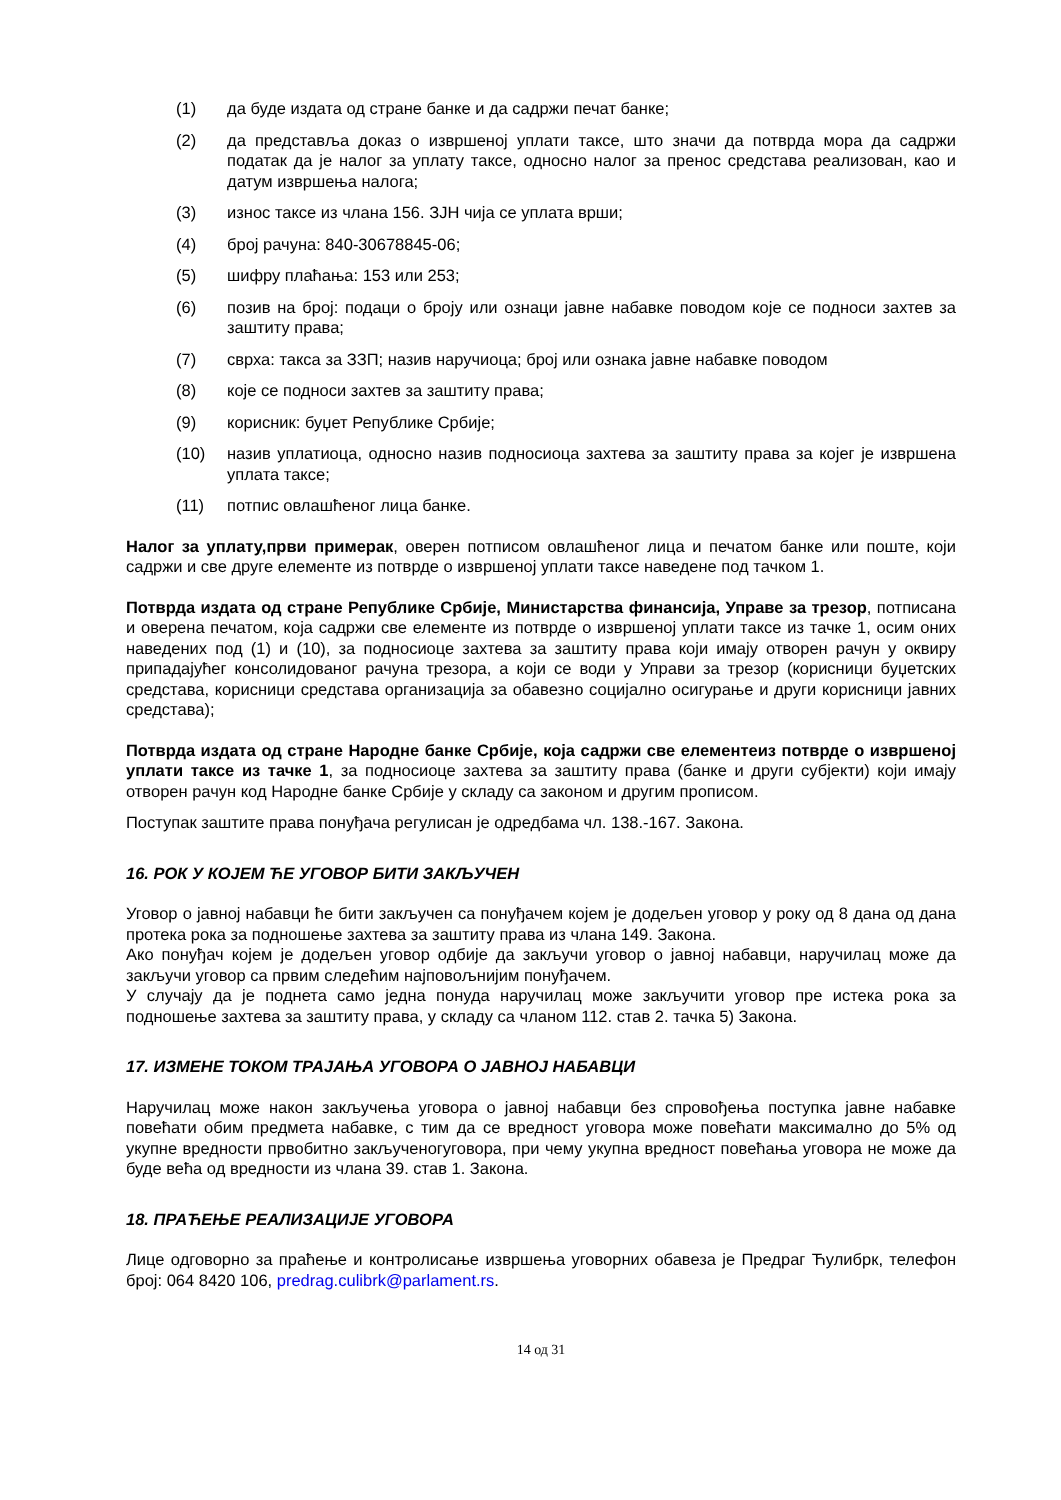(1) да буде издата од стране банке и да садржи печат банке;
(2) да представља доказ о извршеној уплати таксе, што значи да потврда мора да садржи податак да је налог за уплату таксе, односно налог за пренос средстава реализован, као и датум извршења налога;
(3) износ таксе из члана 156. ЗЈН чија се уплата врши;
(4) број рачуна: 840-30678845-06;
(5) шифру плаћања: 153 или 253;
(6) позив на број: подаци о броју или ознаци јавне набавке поводом које се подноси захтев за заштиту права;
(7) сврха: такса за ЗЗП; назив наручиоца; број или ознака јавне набавке поводом
(8) које се подноси захтев за заштиту права;
(9) корисник: буџет Републике Србије;
(10) назив уплатиоца, односно назив подносиоца захтева за заштиту права за којег је извршена уплата таксе;
(11) потпис овлашћеног лица банке.
Налог за уплату,први примерак, оверен потписом овлашћеног лица и печатом банке или поште, који садржи и све друге елементе из потврде о извршеној уплати таксе наведене под тачком 1.
Потврда издата од стране Републике Србије, Министарства финансија, Управе за трезор, потписана и оверена печатом, која садржи све елементе из потврде о извршеној уплати таксе из тачке 1, осим оних наведених под (1) и (10), за подносиоце захтева за заштиту права који имају отворен рачун у оквиру припадајућег консолидованог рачуна трезора, а који се води у Управи за трезор (корисници буџетских средстава, корисници средстава организација за обавезно социјално осигурање и други корисници јавних средстава);
Потврда издата од стране Народне банке Србије, која садржи све елементеиз потврде о извршеној уплати таксе из тачке 1, за подносиоце захтева за заштиту права (банке и други субјекти) који имају отворен рачун код Народне банке Србије у складу са законом и другим прописом.
Поступак заштите права понуђача регулисан је одредбама чл. 138.-167. Закона.
16. РОК У КОЈЕМ ЋЕ УГОВОР БИТИ ЗАКЉУЧЕН
Уговор о јавној набавци ће бити закључен са понуђачем којем је додељен уговор у року од 8 дана од дана протека рока за подношење захтева за заштиту права из члана 149. Закона.
Ако понуђач којем је додељен уговор одбије да закључи уговор о јавној набавци, наручилац може да закључи уговор са првим следећим најповољнијим понуђачем.
У случају да је поднета само једна понуда наручилац може закључити уговор пре истека рока за подношење захтева за заштиту права, у складу са чланом 112. став 2. тачка 5) Закона.
17. ИЗМЕНЕ ТОКОМ ТРАЈАЊА УГОВОРА О ЈАВНОЈ НАБАВЦИ
Наручилац може након закључења уговора о јавној набавци без спровођења поступка јавне набавке повећати обим предмета набавке, с тим да се вредност уговора може повећати максимално до 5% од укупне вредности првобитно закљученогуговора, при чему укупна вредност повећања уговора не може да буде већа од вредности из члана 39. став 1. Закона.
18. ПРАЋЕЊЕ РЕАЛИЗАЦИЈЕ УГОВОРА
Лице одговорно за праћење и контролисање извршења уговорних обавеза је Предраг Ћулибрк, телефон број: 064 8420 106, predrag.culibrk@parlament.rs.
14 од 31